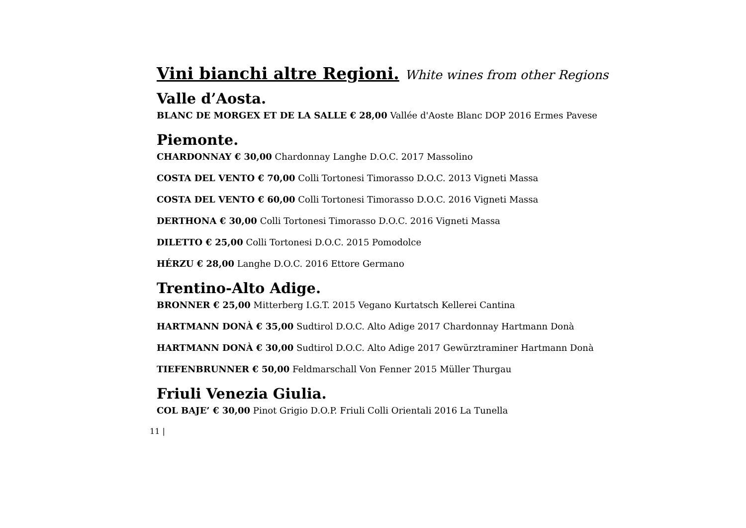Vini bianchi altre Regioni. White wines from other Regions
Valle d’Aosta.
BLANC DE MORGEX ET DE LA SALLE € 28,00 Vallée d'Aoste Blanc DOP 2016 Ermes Pavese
Piemonte.
CHARDONNAY € 30,00 Chardonnay Langhe D.O.C. 2017 Massolino
COSTA DEL VENTO € 70,00 Colli Tortonesi Timorasso D.O.C. 2013 Vigneti Massa
COSTA DEL VENTO € 60,00 Colli Tortonesi Timorasso D.O.C. 2016 Vigneti Massa
DERTHONA € 30,00 Colli Tortonesi Timorasso D.O.C. 2016 Vigneti Massa
DILETTO € 25,00 Colli Tortonesi D.O.C. 2015 Pomodolce
HÉRZU € 28,00 Langhe D.O.C. 2016 Ettore Germano
Trentino-Alto Adige.
BRONNER € 25,00 Mitterberg I.G.T. 2015 Vegano Kurtatsch Kellerei Cantina
HARTMANN DONÀ € 35,00 Sudtirol D.O.C. Alto Adige 2017 Chardonnay Hartmann Donà
HARTMANN DONÀ € 30,00 Sudtirol D.O.C. Alto Adige 2017 Gewürztraminer Hartmann Donà
TIEFENBRUNNER € 50,00 Feldmarschall Von Fenner 2015 Müller Thurgau
Friuli Venezia Giulia.
COL BAJE’ € 30,00 Pinot Grigio D.O.P. Friuli Colli Orientali 2016 La Tunella
11 |